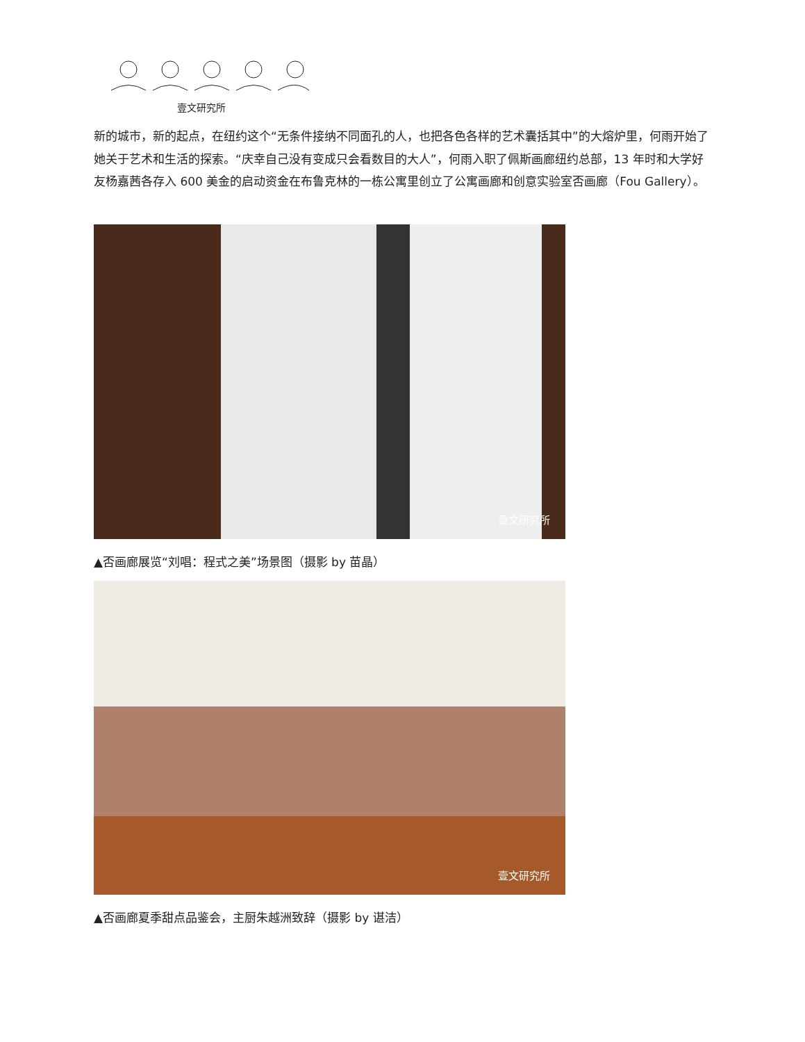壹文研究所
新的城市，新的起点，在纽约这个“无条件接纳不同面孔的人，也把各色各样的艺术囊括其中”的大熔炉里，何雨开始了她关于艺术和生活的探索。“庆幸自己没有变成只会看数目的大人”，何雨入职了佩斯画廊纽约总部，13 年时和大学好友杨嘉茜各存入 600 美金的启动资金在布鲁克林的一栋公寓里创立了公寓画廊和创意实验室否画廊（Fou Gallery）。
壹文研究所
▲否画廊展览“刘唱：程式之美”场景图（摄影 by 苗晶）
壹文研究所
▲否画廊夏季甜点品鉴会，主厨朱越洲致辞（摄影 by 谌洁）